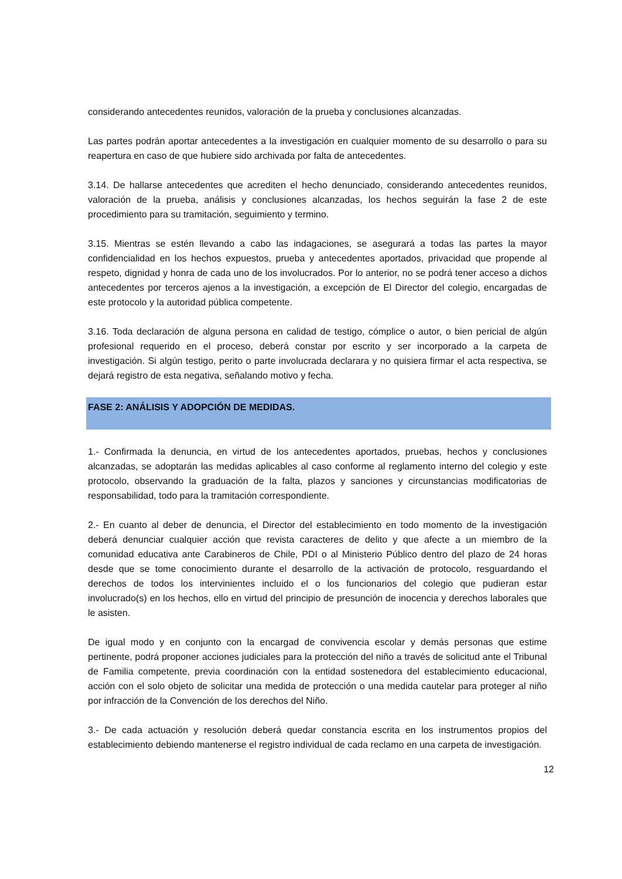considerando antecedentes reunidos, valoración de la prueba y conclusiones alcanzadas.
Las partes podrán aportar antecedentes a la investigación en cualquier momento de su desarrollo o para su reapertura en caso de que hubiere sido archivada por falta de antecedentes.
3.14. De hallarse antecedentes que acrediten el hecho denunciado, considerando antecedentes reunidos, valoración de la prueba, análisis y conclusiones alcanzadas, los hechos seguirán la fase 2 de este procedimiento para su tramitación, seguimiento y termino.
3.15. Mientras se estén llevando a cabo las indagaciones, se asegurará a todas las partes la mayor confidencialidad en los hechos expuestos, prueba y antecedentes aportados, privacidad que propende al respeto, dignidad y honra de cada uno de los involucrados. Por lo anterior, no se podrá tener acceso a dichos antecedentes por terceros ajenos a la investigación, a excepción de El Director del colegio, encargadas de este protocolo y la autoridad pública competente.
3.16. Toda declaración de alguna persona en calidad de testigo, cómplice o autor, o bien pericial de algún profesional requerido en el proceso, deberá constar por escrito y ser incorporado a la carpeta de investigación. Si algún testigo, perito o parte involucrada declarara y no quisiera firmar el acta respectiva, se dejará registro de esta negativa, señalando motivo y fecha.
FASE 2: ANÁLISIS Y ADOPCIÓN DE MEDIDAS.
1.- Confirmada la denuncia, en virtud de los antecedentes aportados, pruebas, hechos y conclusiones alcanzadas, se adoptarán las medidas aplicables al caso conforme al reglamento interno del colegio y este protocolo, observando la graduación de la falta, plazos y sanciones y circunstancias modificatorias de responsabilidad, todo para la tramitación correspondiente.
2.- En cuanto al deber de denuncia, el Director del establecimiento en todo momento de la investigación deberá denunciar cualquier acción que revista caracteres de delito y que afecte a un miembro de la comunidad educativa ante Carabineros de Chile, PDI o al Ministerio Público dentro del plazo de 24 horas desde que se tome conocimiento durante el desarrollo de la activación de protocolo, resguardando el derechos de todos los intervinientes incluido el o los funcionarios del colegio que pudieran estar involucrado(s) en los hechos, ello en virtud del principio de presunción de inocencia y derechos laborales que le asisten.
De igual modo y en conjunto con la encargad de convivencia escolar y demás personas que estime pertinente, podrá proponer acciones judiciales para la protección del niño a través de solicitud ante el Tribunal de Familia competente, previa coordinación con la entidad sostenedora del establecimiento educacional, acción con el solo objeto de solicitar una medida de protección o una medida cautelar para proteger al niño por infracción de la Convención de los derechos del Niño.
3.- De cada actuación y resolución deberá quedar constancia escrita en los instrumentos propios del establecimiento debiendo mantenerse el registro individual de cada reclamo en una carpeta de investigación.
12